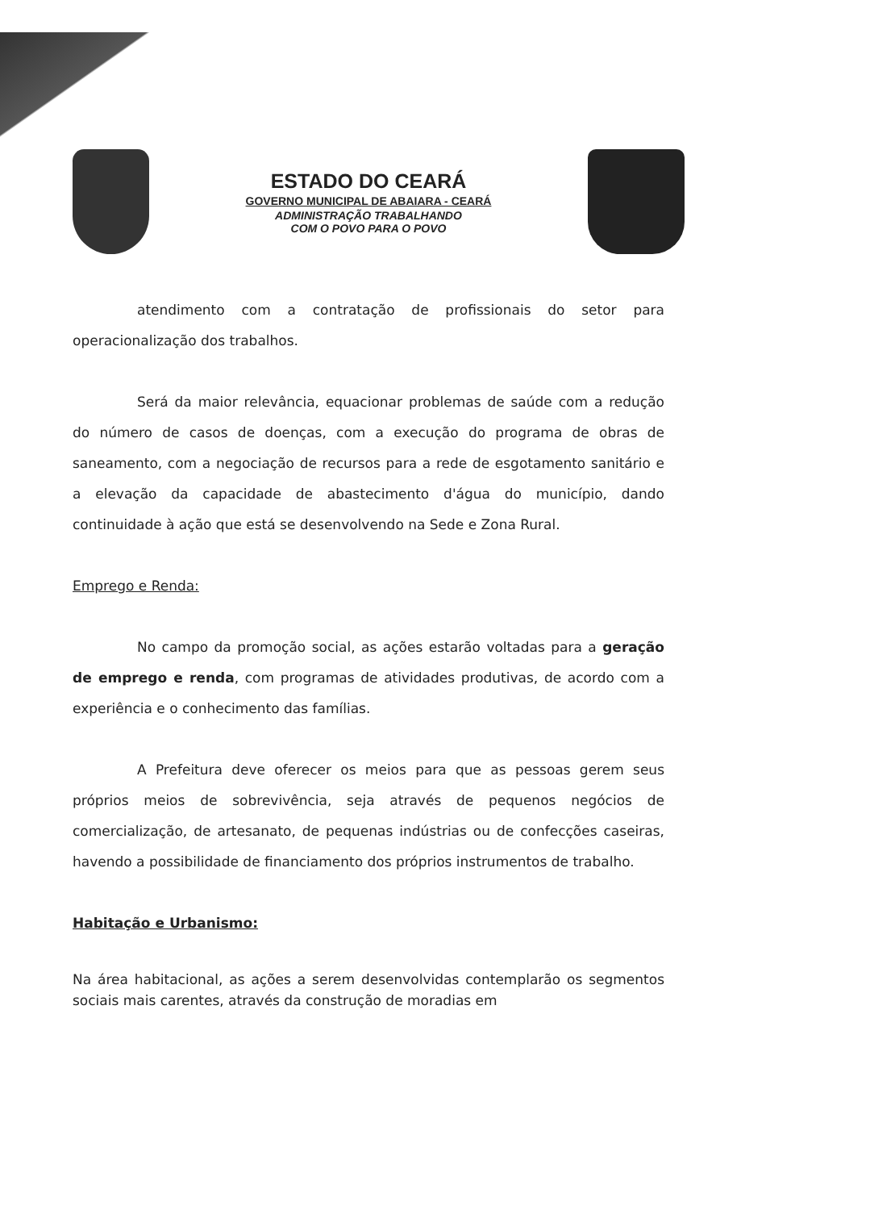ESTADO DO CEARÁ
GOVERNO MUNICIPAL DE ABAIARA - CEARÁ
ADMINISTRAÇÃO TRABALHANDO
COM O POVO PARA O POVO
atendimento com a contratação de profissionais do setor para operacionalização dos trabalhos.
Será da maior relevância, equacionar problemas de saúde com a redução do número de casos de doenças, com a execução do programa de obras de saneamento, com a negociação de recursos para a rede de esgotamento sanitário e a elevação da capacidade de abastecimento d'água do município, dando continuidade à ação que está se desenvolvendo na Sede e Zona Rural.
Emprego e Renda:
No campo da promoção social, as ações estarão voltadas para a geração de emprego e renda, com programas de atividades produtivas, de acordo com a experiência e o conhecimento das famílias.
A Prefeitura deve oferecer os meios para que as pessoas gerem seus próprios meios de sobrevivência, seja através de pequenos negócios de comercialização, de artesanato, de pequenas indústrias ou de confecções caseiras, havendo a possibilidade de financiamento dos próprios instrumentos de trabalho.
Habitação e Urbanismo:
Na área habitacional, as ações a serem desenvolvidas contemplarão os segmentos sociais mais carentes, através da construção de moradias em